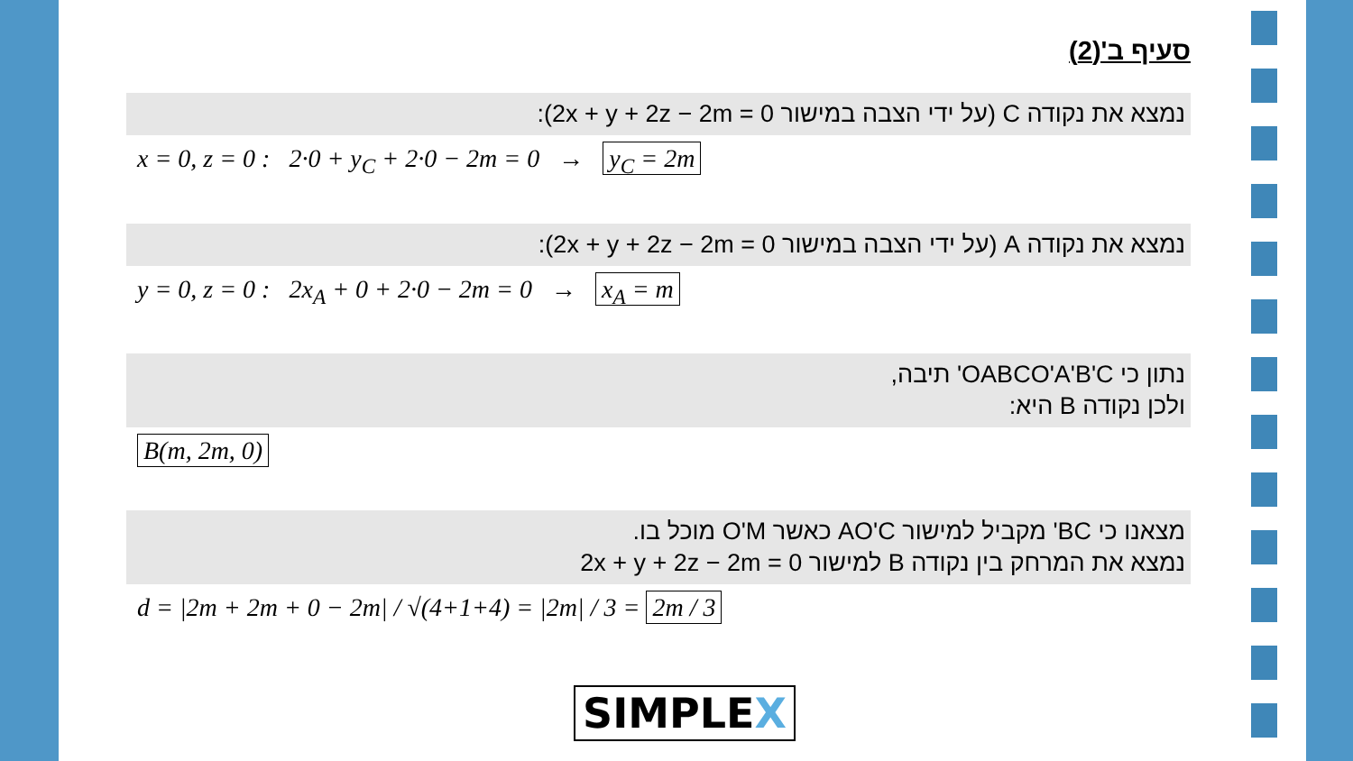סעיף ב'(2)
נמצא את נקודה C (על ידי הצבה במישור 2x + y + 2z − 2m = 0):
x = 0, z = 0 : 2·0 + y<sub>C</sub> + 2·0 − 2m = 0 → y<sub>C</sub> = 2m
נמצא את נקודה A (על ידי הצבה במישור 2x + y + 2z − 2m = 0):
y = 0, z = 0 : 2x<sub>A</sub> + 0 + 2·0 − 2m = 0 → x<sub>A</sub> = m
נתון כי OABCO'A'B'C' תיבה,
ולכן נקודה B היא:
B(m, 2m, 0)
מצאנו כי BC' מקביל למישור AO'C כאשר O'M מוכל בו.
נמצא את המרחק בין נקודה B למישור 2x + y + 2z − 2m = 0
d = |2m + 2m + 0 − 2m| / √(4+1+4) = |2m| / 3 = 2m / 3
SIMPLEX